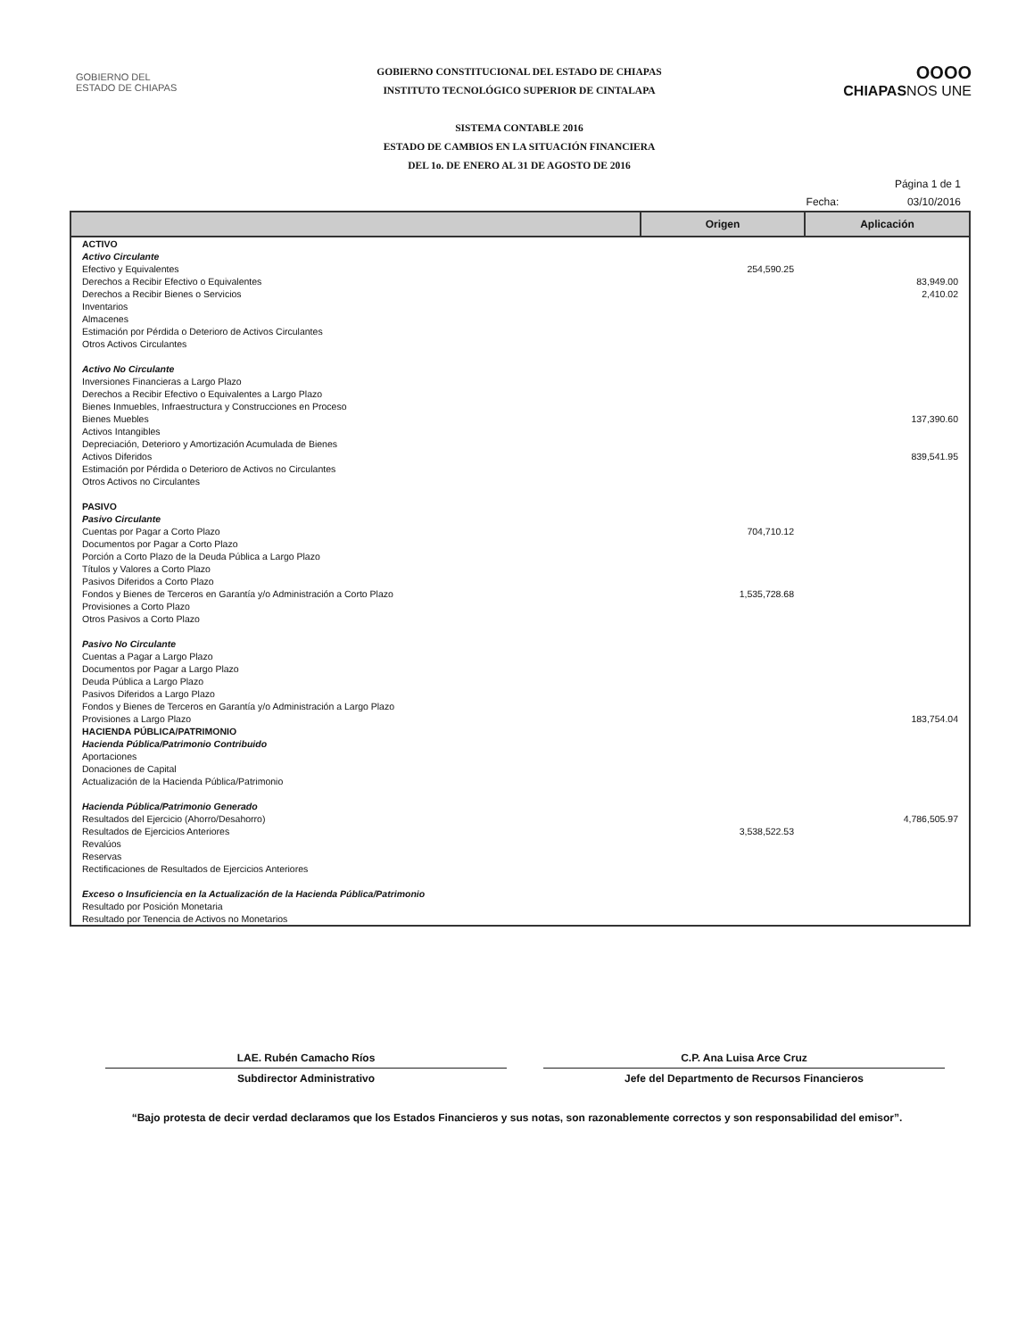GOBIERNO DEL
ESTADO DE CHIAPAS
GOBIERNO CONSTITUCIONAL DEL ESTADO DE CHIAPAS
INSTITUTO TECNOLÓGICO SUPERIOR DE CINTALAPA
SISTEMA CONTABLE 2016
ESTADO DE CAMBIOS EN LA SITUACIÓN FINANCIERA
DEL 1o. DE ENERO AL 31 DE AGOSTO DE 2016
OOOO
CHIAPASNOS UNE
Página 1 de 1
Fecha: 03/10/2016
| | Origen | Aplicación |
| --- | --- | --- |
| ACTIVO | | |
| Activo Circulante | | |
| Efectivo y Equivalentes | 254,590.25 | |
| Derechos a Recibir Efectivo o Equivalentes | | 83,949.00 |
| Derechos a Recibir Bienes o Servicios | | 2,410.02 |
| Inventarios | | |
| Almacenes | | |
| Estimación por Pérdida o Deterioro de Activos Circulantes | | |
| Otros Activos Circulantes | | |
| Activo No Circulante | | |
| Inversiones Financieras a Largo Plazo | | |
| Derechos a Recibir Efectivo o Equivalentes a Largo Plazo | | |
| Bienes Inmuebles, Infraestructura y Construcciones en Proceso | | |
| Bienes Muebles | | 137,390.60 |
| Activos Intangibles | | |
| Depreciación, Deterioro y Amortización Acumulada de Bienes | | |
| Activos Diferidos | | 839,541.95 |
| Estimación por Pérdida o Deterioro de Activos no Circulantes | | |
| Otros Activos no Circulantes | | |
| PASIVO | | |
| Pasivo Circulante | | |
| Cuentas por Pagar a Corto Plazo | 704,710.12 | |
| Documentos por Pagar a Corto Plazo | | |
| Porción a Corto Plazo de la Deuda Pública a Largo Plazo | | |
| Títulos y Valores a Corto Plazo | | |
| Pasivos Diferidos a Corto Plazo | | |
| Fondos y Bienes de Terceros en Garantía y/o Administración a Corto Plazo | 1,535,728.68 | |
| Provisiones a Corto Plazo | | |
| Otros Pasivos a Corto Plazo | | |
| Pasivo No Circulante | | |
| Cuentas a Pagar a Largo Plazo | | |
| Documentos por Pagar a Largo Plazo | | |
| Deuda Pública a Largo Plazo | | |
| Pasivos Diferidos a Largo Plazo | | |
| Fondos y Bienes de Terceros en Garantía y/o Administración a Largo Plazo | | |
| Provisiones a Largo Plazo | | 183,754.04 |
| HACIENDA PÚBLICA/PATRIMONIO | | |
| Hacienda Pública/Patrimonio Contribuido | | |
| Aportaciones | | |
| Donaciones de Capital | | |
| Actualización de la Hacienda Pública/Patrimonio | | |
| Hacienda Pública/Patrimonio Generado | | |
| Resultados del Ejercicio (Ahorro/Desahorro) | | 4,786,505.97 |
| Resultados de Ejercicios Anteriores | 3,538,522.53 | |
| Revalúos | | |
| Reservas | | |
| Rectificaciones de Resultados de Ejercicios Anteriores | | |
| Exceso o Insuficiencia en la Actualización de la Hacienda Pública/Patrimonio | | |
| Resultado por Posición Monetaria | | |
| Resultado por Tenencia de Activos no Monetarios | | |
LAE. Rubén Camacho Ríos
Subdirector Administrativo
C.P. Ana Luisa Arce Cruz
Jefe del Departmento de Recursos Financieros
“Bajo protesta de decir verdad declaramos que los Estados Financieros y sus notas, son razonablemente correctos y son responsabilidad del emisor”.